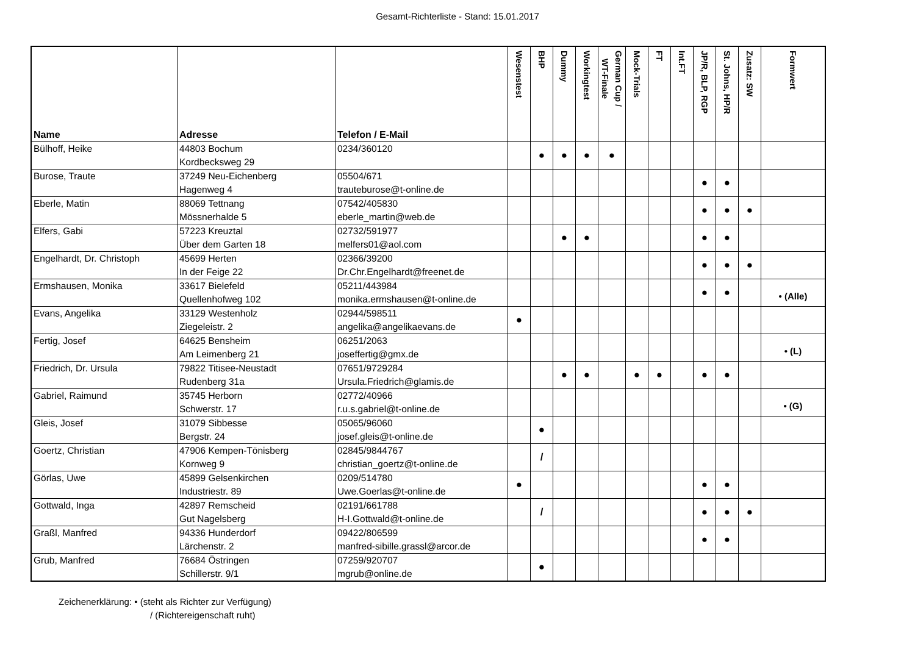Gesamt-Richterliste - Stand: 15.01.2017
| Name | Adresse | Telefon / E-Mail | Wesenstest | BHP | Dummy | Workingtest | German Cup / WT-Finale | Mock-Trials | FT | Int.FT | JP/R, BLP, RGP | St. Johns, HP/R | Zusatz: SW | Formwert |
| --- | --- | --- | --- | --- | --- | --- | --- | --- | --- | --- | --- | --- | --- | --- |
| Bülhoff, Heike | 44803 Bochum Kordbecksweg 29 | 0234/360120 | | ● | ● | ● | ● | | | | | | | |
| Burose, Traute | 37249 Neu-Eichenberg Hagenweg 4 | 05504/671 trauteburose@t-online.de | | | | | | | | | ● | ● | | |
| Eberle, Matin | 88069 Tettnang Mössnerhalde 5 | 07542/405830 eberle_martin@web.de | | | | | | | | | ● | ● | ● | |
| Elfers, Gabi | 57223 Kreuztal Über dem Garten 18 | 02732/591977 melfers01@aol.com | | | ● | ● | | | | | ● | ● | | |
| Engelhardt, Dr. Christoph | 45699 Herten In der Feige 22 | 02366/39200 Dr.Chr.Engelhardt@freenet.de | | | | | | | | | ● | ● | ● | |
| Ermshausen, Monika | 33617 Bielefeld Quellenhofweg 102 | 05211/443984 monika.ermshausen@t-online.de | | | | | | | | | ● | ● | | • (Alle) |
| Evans, Angelika | 33129 Westenholz Ziegeleistr. 2 | 02944/598511 angelika@angelikaevans.de | ● | | | | | | | | | | | |
| Fertig, Josef | 64625 Bensheim Am Leimenberg 21 | 06251/2063 joseffertig@gmx.de | | | | | | | | | | | | • (L) |
| Friedrich, Dr. Ursula | 79822 Titisee-Neustadt Rudenberg 31a | 07651/9729284 Ursula.Friedrich@glamis.de | | | ● | ● | | ● | ● | | ● | ● | | |
| Gabriel, Raimund | 35745 Herborn Schwerstr. 17 | 02772/40966 r.u.s.gabriel@t-online.de | | | | | | | | | | | | • (G) |
| Gleis, Josef | 31079 Sibbesse Bergstr. 24 | 05065/96060 josef.gleis@t-online.de | | ● | | | | | | | | | | |
| Goertz, Christian | 47906 Kempen-Tönisberg Kornweg 9 | 02845/9844767 christian_goertz@t-online.de | | / | | | | | | | | | | |
| Görlas, Uwe | 45899 Gelsenkirchen Industriestr. 89 | 0209/514780 Uwe.Goerlas@t-online.de | ● | | | | | | | | ● | ● | | |
| Gottwald, Inga | 42897 Remscheid Gut Nagelsberg | 02191/661788 H-I.Gottwald@t-online.de | | / | | | | | | | ● | ● | ● | |
| Graßl, Manfred | 94336 Hunderdorf Lärchenstr. 2 | 09422/806599 manfred-sibille.grassl@arcor.de | | | | | | | | | ● | ● | | |
| Grub, Manfred | 76684 Östringen Schillerstr. 9/1 | 07259/920707 mgrub@online.de | | ● | | | | | | | | | | |
Zeichenerklärung: • (steht als Richter zur Verfügung)
/ (Richtereigenschaft ruht)